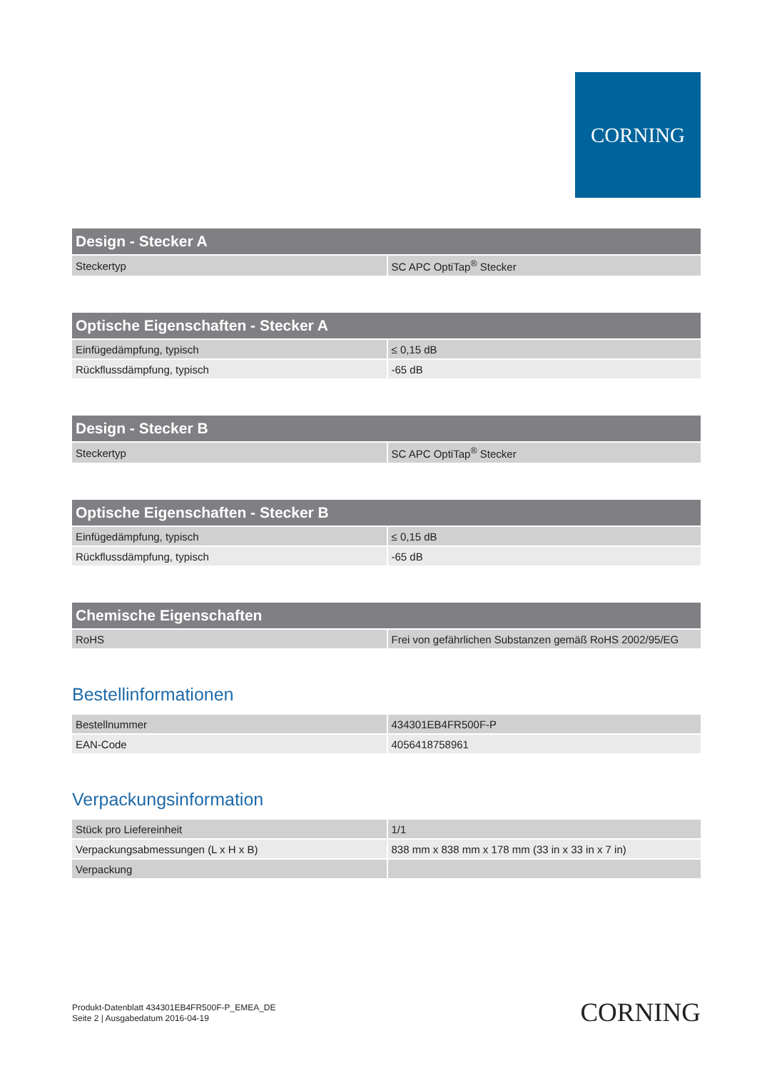CORNING
| Design - Stecker A | |
| --- | --- |
| Steckertyp | SC APC OptiTap<sup>®</sup> Stecker |
| Optische Eigenschaften - Stecker A | |
| --- | --- |
| Einfügedämpfung, typisch | ≤ 0,15 dB |
| Rückflussdämpfung, typisch | -65 dB |
| Design - Stecker B | |
| --- | --- |
| Steckertyp | SC APC OptiTap<sup>®</sup> Stecker |
| Optische Eigenschaften - Stecker B | |
| --- | --- |
| Einfügedämpfung, typisch | ≤ 0,15 dB |
| Rückflussdämpfung, typisch | -65 dB |
| Chemische Eigenschaften | |
| --- | --- |
| RoHS | Frei von gefährlichen Substanzen gemäß RoHS 2002/95/EG |
Bestellinformationen
| Bestellnummer | 434301EB4FR500F-P |
| EAN-Code | 4056418758961 |
Verpackungsinformation
| Stück pro Liefereinheit | 1/1 |
| Verpackungsabmessungen (L x H x B) | 838 mm x 838 mm x 178 mm (33 in x 33 in x 7 in) |
| Verpackung | |
Produkt-Datenblatt 434301EB4FR500F-P_EMEA_DE
Seite 2 | Ausgabedatum 2016-04-19
CORNING